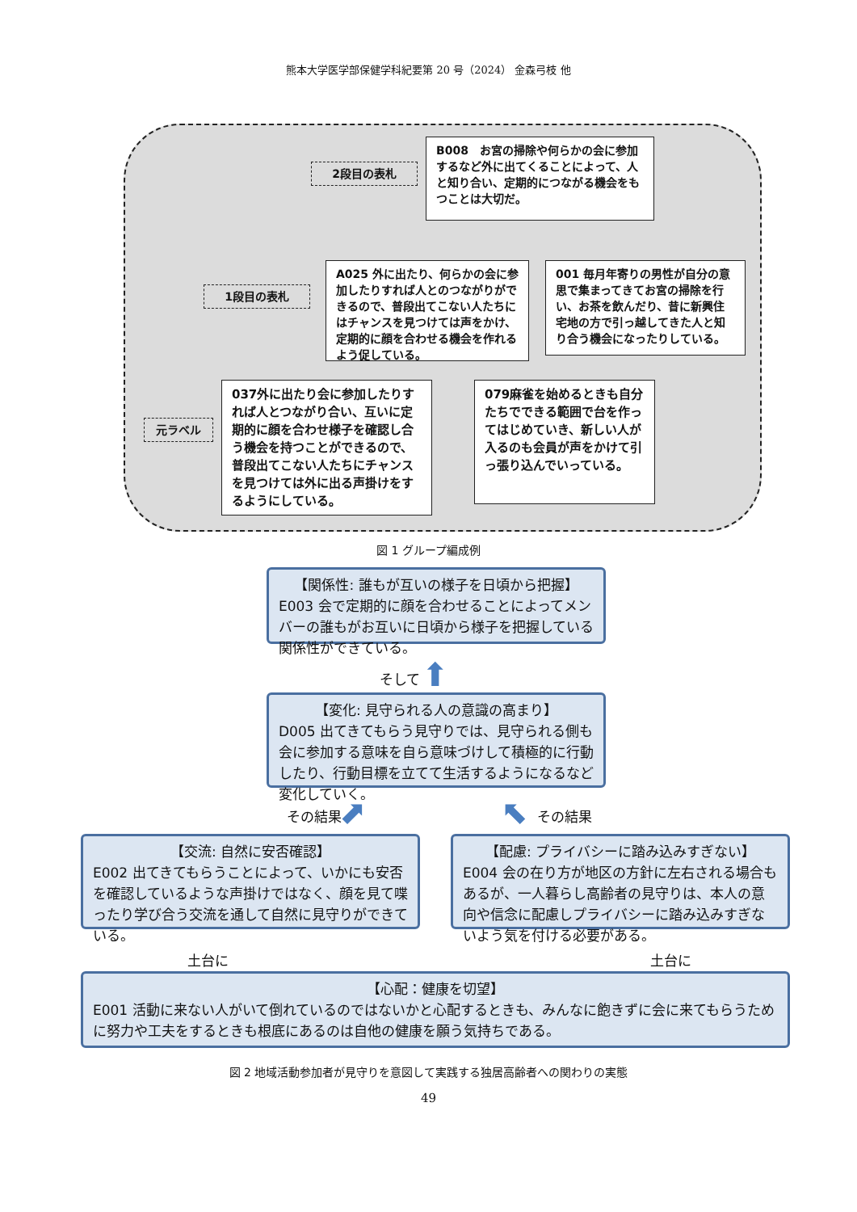熊本大学医学部保健学科紀要第 20 号（2024） 金森弓枝 他
2段目の表札
B008　お宮の掃除や何らかの会に参加するなど外に出てくることによって、人と知り合い、定期的につながる機会をもつことは大切だ。
1段目の表札
A025 外に出たり、何らかの会に参加したりすれば人とのつながりができるので、普段出てこない人たちにはチャンスを見つけては声をかけ、定期的に顔を合わせる機会を作れるよう促している。
001 毎月年寄りの男性が自分の意思で集まってきてお宮の掃除を行い、お茶を飲んだり、昔に新興住宅地の方で引っ越してきた人と知り合う機会になったりしている。
元ラベル
037外に出たり会に参加したりすれば人とつながり合い、互いに定期的に顔を合わせ様子を確認し合う機会を持つことができるので、普段出てこない人たちにチャンスを見つけては外に出る声掛けをするようにしている。
079麻雀を始めるときも自分たちでできる範囲で台を作ってはじめていき、新しい人が入るのも会員が声をかけて引っ張り込んでいっている。
図 1 グループ編成例
【関係性: 誰もが互いの様子を日頃から把握】
E003 会で定期的に顔を合わせることによってメンバーの誰もがお互いに日頃から様子を把握している関係性ができている。
そして ⬆
【変化: 見守られる人の意識の高まり】
D005 出てきてもらう見守りでは、見守られる側も会に参加する意味を自ら意味づけして積極的に行動したり、行動目標を立てて生活するようになるなど変化していく。
その結果 ⬈ ⬉ その結果
【交流: 自然に安否確認】
E002 出てきてもらうことによって、いかにも安否を確認しているような声掛けではなく、顔を見て喋ったり学び合う交流を通して自然に見守りができている。
【配慮: プライバシーに踏み込みすぎない】
E004 会の在り方が地区の方針に左右される場合もあるが、一人暮らし高齢者の見守りは、本人の意向や信念に配慮しプライバシーに踏み込みすぎないよう気を付ける必要がある。
土台に 土台に
【心配：健康を切望】
E001 活動に来ない人がいて倒れているのではないかと心配するときも、みんなに飽きずに会に来てもらうために努力や工夫をするときも根底にあるのは自他の健康を願う気持ちである。
図 2 地域活動参加者が見守りを意図して実践する独居高齢者への関わりの実態
49